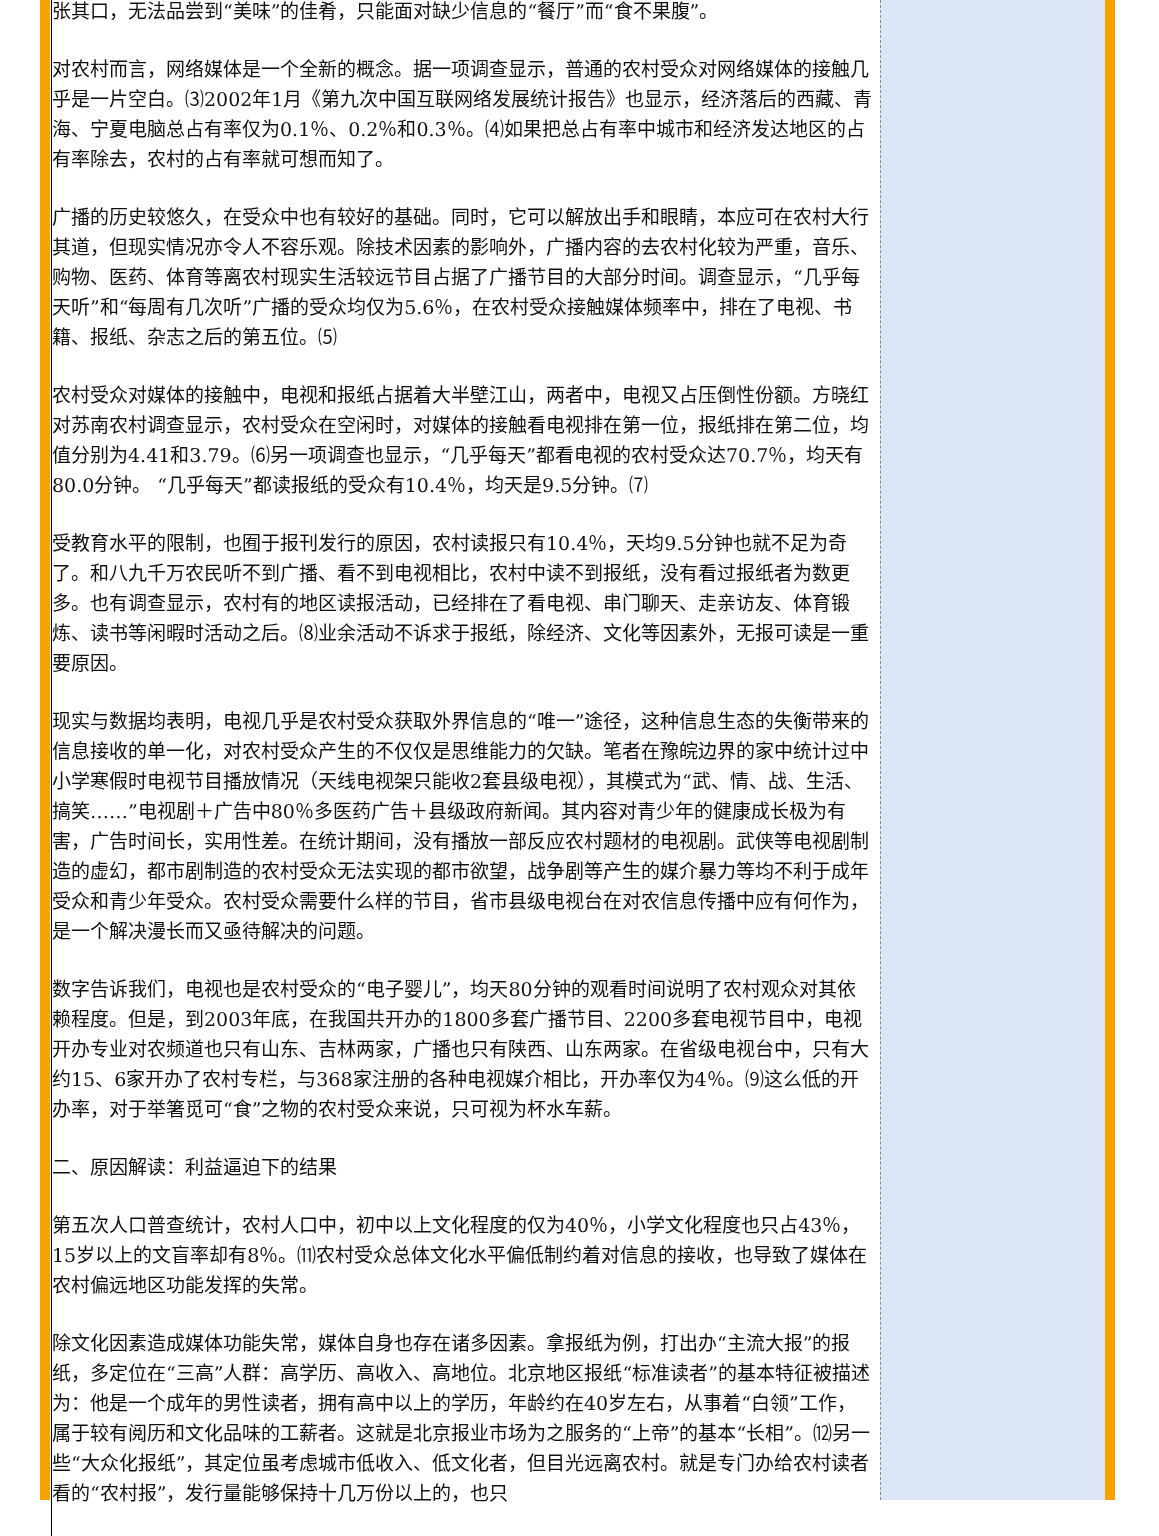张其口，无法品尝到“美味”的佳肴，只能面对缺少信息的“餐厅”而“食不果腹”。
对农村而言，网络媒体是一个全新的概念。据一项调查显示，普通的农村受众对网络媒体的接触几乎是一片空白。⑶2002年1月《第九次中国互联网络发展统计报告》也显示，经济落后的西藏、青海、宁夏电脑总占有率仅为0.1％、0.2％和0.3％。⑷如果把总占有率中城市和经济发达地区的占有率除去，农村的占有率就可想而知了。
广播的历史较悠久，在受众中也有较好的基础。同时，它可以解放出手和眼睛，本应可在农村大行其道，但现实情况亦令人不容乐观。除技术因素的影响外，广播内容的去农村化较为严重，音乐、购物、医药、体育等离农村现实生活较远节目占据了广播节目的大部分时间。调查显示，“几乎每天听”和“每周有几次听”广播的受众均仅为5.6％，在农村受众接触媒体频率中，排在了电视、书籍、报纸、杂志之后的第五位。⑸
农村受众对媒体的接触中，电视和报纸占据着大半壁江山，两者中，电视又占压倒性份额。方晓红对苏南农村调查显示，农村受众在空闲时，对媒体的接触看电视排在第一位，报纸排在第二位，均值分别为4.41和3.79。⑹另一项调查也显示，“几乎每天”都看电视的农村受众达70.7％，均天有80.0分钟。 “几乎每天”都读报纸的受众有10.4％，均天是9.5分钟。⑺
受教育水平的限制，也囿于报刊发行的原因，农村读报只有10.4％，天均9.5分钟也就不足为奇了。和八九千万农民听不到广播、看不到电视相比，农村中读不到报纸，没有看过报纸者为数更多。也有调查显示，农村有的地区读报活动，已经排在了看电视、串门聊天、走亲访友、体育锻炼、读书等闲暇时活动之后。⑻业余活动不诉求于报纸，除经济、文化等因素外，无报可读是一重要原因。
现实与数据均表明，电视几乎是农村受众获取外界信息的“唯一”途径，这种信息生态的失衡带来的信息接收的单一化，对农村受众产生的不仅仅是思维能力的欠缺。笔者在豫皖边界的家中统计过中小学寒假时电视节目播放情况（天线电视架只能收2套县级电视），其模式为“武、情、战、生活、搞笑……”电视剧＋广告中80％多医药广告＋县级政府新闻。其内容对青少年的健康成长极为有害，广告时间长，实用性差。在统计期间，没有播放一部反应农村题材的电视剧。武侠等电视剧制造的虚幻，都市剧制造的农村受众无法实现的都市欲望，战争剧等产生的媒介暴力等均不利于成年受众和青少年受众。农村受众需要什么样的节目，省市县级电视台在对农信息传播中应有何作为，是一个解决漫长而又亟待解决的问题。
数字告诉我们，电视也是农村受众的“电子婴儿”，均天80分钟的观看时间说明了农村观众对其依赖程度。但是，到2003年底，在我国共开办的1800多套广播节目、2200多套电视节目中，电视开办专业对农频道也只有山东、吉林两家，广播也只有陕西、山东两家。在省级电视台中，只有大约15、6家开办了农村专栏，与368家注册的各种电视媒介相比，开办率仅为4％。⑼这么低的开办率，对于举箸觅可“食”之物的农村受众来说，只可视为杯水车薪。
二、原因解读：利益逼迫下的结果
第五次人口普查统计，农村人口中，初中以上文化程度的仅为40％，小学文化程度也只占43％，15岁以上的文盲率却有8％。⑾农村受众总体文化水平偏低制约着对信息的接收，也导致了媒体在农村偏远地区功能发挥的失常。
除文化因素造成媒体功能失常，媒体自身也存在诸多因素。拿报纸为例，打出办“主流大报”的报纸，多定位在“三高”人群：高学历、高收入、高地位。北京地区报纸“标准读者”的基本特征被描述为：他是一个成年的男性读者，拥有高中以上的学历，年龄约在40岁左右，从事着“白领”工作，属于较有阅历和文化品味的工薪者。这就是北京报业市场为之服务的“上帝”的基本“长相”。⑿另一些“大众化报纸”，其定位虽考虑城市低收入、低文化者，但目光远离农村。就是专门办给农村读者看的“农村报”，发行量能够保持十几万份以上的，也只